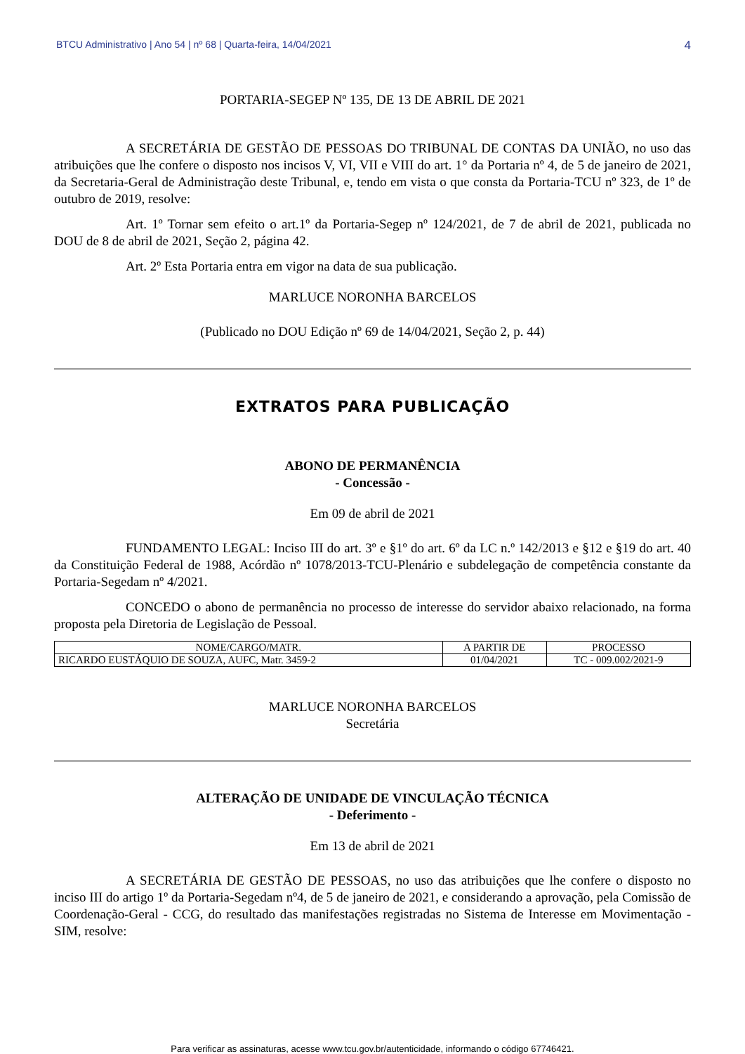BTCU Administrativo | Ano 54 | nº 68 | Quarta-feira, 14/04/2021 4
PORTARIA-SEGEP Nº 135, DE 13 DE ABRIL DE 2021
A SECRETÁRIA DE GESTÃO DE PESSOAS DO TRIBUNAL DE CONTAS DA UNIÃO, no uso das atribuições que lhe confere o disposto nos incisos V, VI, VII e VIII do art. 1° da Portaria nº 4, de 5 de janeiro de 2021, da Secretaria-Geral de Administração deste Tribunal, e, tendo em vista o que consta da Portaria-TCU nº 323, de 1º de outubro de 2019, resolve:
Art. 1º Tornar sem efeito o art.1º da Portaria-Segep nº 124/2021, de 7 de abril de 2021, publicada no DOU de 8 de abril de 2021, Seção 2, página 42.
Art. 2º Esta Portaria entra em vigor na data de sua publicação.
MARLUCE NORONHA BARCELOS
(Publicado no DOU Edição nº 69 de 14/04/2021, Seção 2, p. 44)
EXTRATOS PARA PUBLICAÇÃO
ABONO DE PERMANÊNCIA
- Concessão -
Em 09 de abril de 2021
FUNDAMENTO LEGAL: Inciso III do art. 3º e §1º do art. 6º da LC n.º 142/2013 e §12 e §19 do art. 40 da Constituição Federal de 1988, Acórdão nº 1078/2013-TCU-Plenário e subdelegação de competência constante da Portaria-Segedam nº 4/2021.
CONCEDO o abono de permanência no processo de interesse do servidor abaixo relacionado, na forma proposta pela Diretoria de Legislação de Pessoal.
| NOME/CARGO/MATR. | A PARTIR DE | PROCESSO |
| --- | --- | --- |
| RICARDO EUSTÁQUIO DE SOUZA, AUFC, Matr. 3459-2 | 01/04/2021 | TC - 009.002/2021-9 |
MARLUCE NORONHA BARCELOS
Secretária
ALTERAÇÃO DE UNIDADE DE VINCULAÇÃO TÉCNICA
- Deferimento -
Em 13 de abril de 2021
A SECRETÁRIA DE GESTÃO DE PESSOAS, no uso das atribuições que lhe confere o disposto no inciso III do artigo 1º da Portaria-Segedam nº4, de 5 de janeiro de 2021, e considerando a aprovação, pela Comissão de Coordenação-Geral - CCG, do resultado das manifestações registradas no Sistema de Interesse em Movimentação - SIM, resolve:
Para verificar as assinaturas, acesse www.tcu.gov.br/autenticidade, informando o código 67746421.